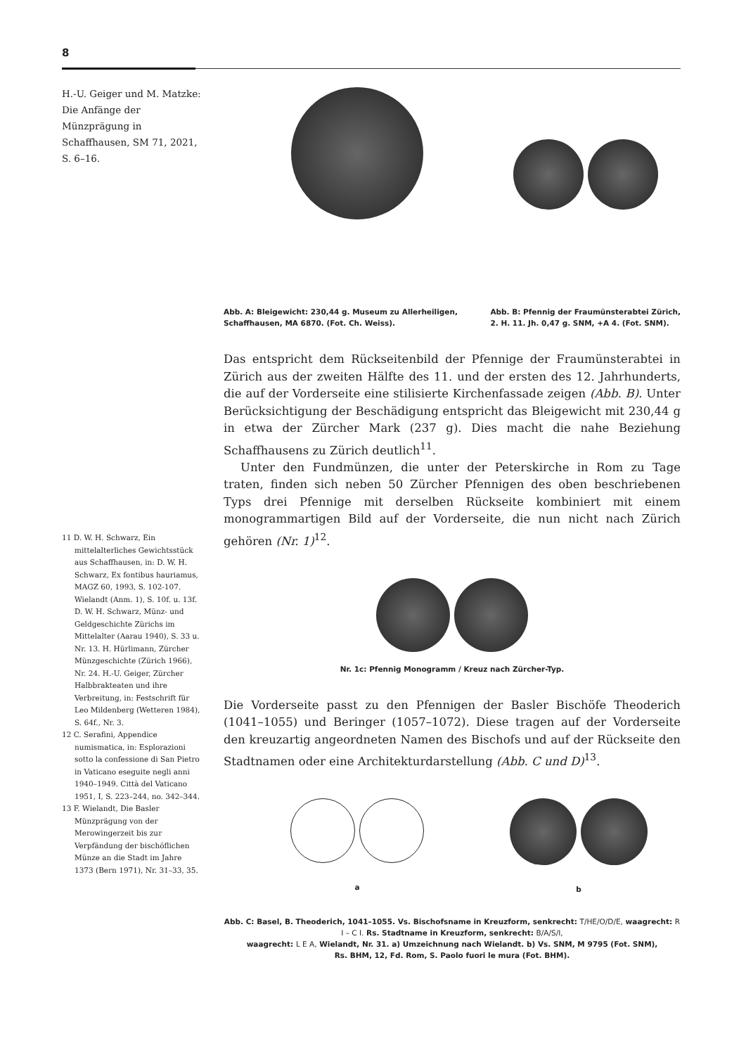8
H.-U. Geiger und M. Matzke: Die Anfänge der Münzprägung in Schaffhausen, SM 71, 2021, S. 6–16.
Abb. A: Bleigewicht: 230,44 g. Museum zu Allerheiligen, Schaffhausen, MA 6870. (Fot. Ch. Weiss).
Abb. B: Pfennig der Fraumünsterabtei Zürich, 2. H. 11. Jh. 0,47 g. SNM, +A 4. (Fot. SNM).
Das entspricht dem Rückseitenbild der Pfennige der Fraumünsterabtei in Zürich aus der zweiten Hälfte des 11. und der ersten des 12. Jahrhunderts, die auf der Vorderseite eine stilisierte Kirchenfassade zeigen (Abb. B). Unter Berücksichtigung der Beschädigung entspricht das Bleigewicht mit 230,44 g in etwa der Zürcher Mark (237 g). Dies macht die nahe Beziehung Schaffhausens zu Zürich deutlich<sup>11</sup>.
Unter den Fundmünzen, die unter der Peterskirche in Rom zu Tage traten, finden sich neben 50 Zürcher Pfennigen des oben beschriebenen Typs drei Pfennige mit derselben Rückseite kombiniert mit einem monogrammartigen Bild auf der Vorderseite, die nun nicht nach Zürich gehören (Nr. 1)<sup>12</sup>.
Nr. 1c: Pfennig Monogramm / Kreuz nach Zürcher-Typ.
Die Vorderseite passt zu den Pfennigen der Basler Bischöfe Theoderich (1041–1055) und Beringer (1057–1072). Diese tragen auf der Vorderseite den kreuzartig angeordneten Namen des Bischofs und auf der Rückseite den Stadtnamen oder eine Architekturdarstellung (Abb. C und D)<sup>13</sup>.
a b
Abb. C: Basel, B. Theoderich, 1041–1055. Vs. Bischofsname in Kreuzform, senkrecht: T/HE/O/D/E, waagrecht: R I – C I. Rs. Stadtname in Kreuzform, senkrecht: B/A/S/I,
waagrecht: L E A, Wielandt, Nr. 31. a) Umzeichnung nach Wielandt. b) Vs. SNM, M 9795 (Fot. SNM),
Rs. BHM, 12, Fd. Rom, S. Paolo fuori le mura (Fot. BHM).
11 D. W. H. Schwarz, Ein mittelalterliches Gewichtsstück aus Schaffhausen, in: D. W. H. Schwarz, Ex fontibus hauriamus, MAGZ 60, 1993, S. 102-107. Wielandt (Anm. 1), S. 10f. u. 13f. D. W. H. Schwarz, Münz- und Geldgeschichte Zürichs im Mittelalter (Aarau 1940), S. 33 u. Nr. 13. H. Hürlimann, Zürcher Münzgeschichte (Zürich 1966), Nr. 24. H.-U. Geiger, Zürcher Halbbrakteaten und ihre Verbreitung, in: Festschrift für Leo Mildenberg (Wetteren 1984), S. 64f., Nr. 3.
12 C. Serafini, Appendice numismatica, in: Esplorazioni sotto la confessione di San Pietro in Vaticano eseguite negli anni 1940–1949. Città del Vaticano 1951, I, S. 223–244, no. 342–344.
13 F. Wielandt, Die Basler Münzprägung von der Merowingerzeit bis zur Verpfändung der bischöflichen Münze an die Stadt im Jahre 1373 (Bern 1971), Nr. 31–33, 35.